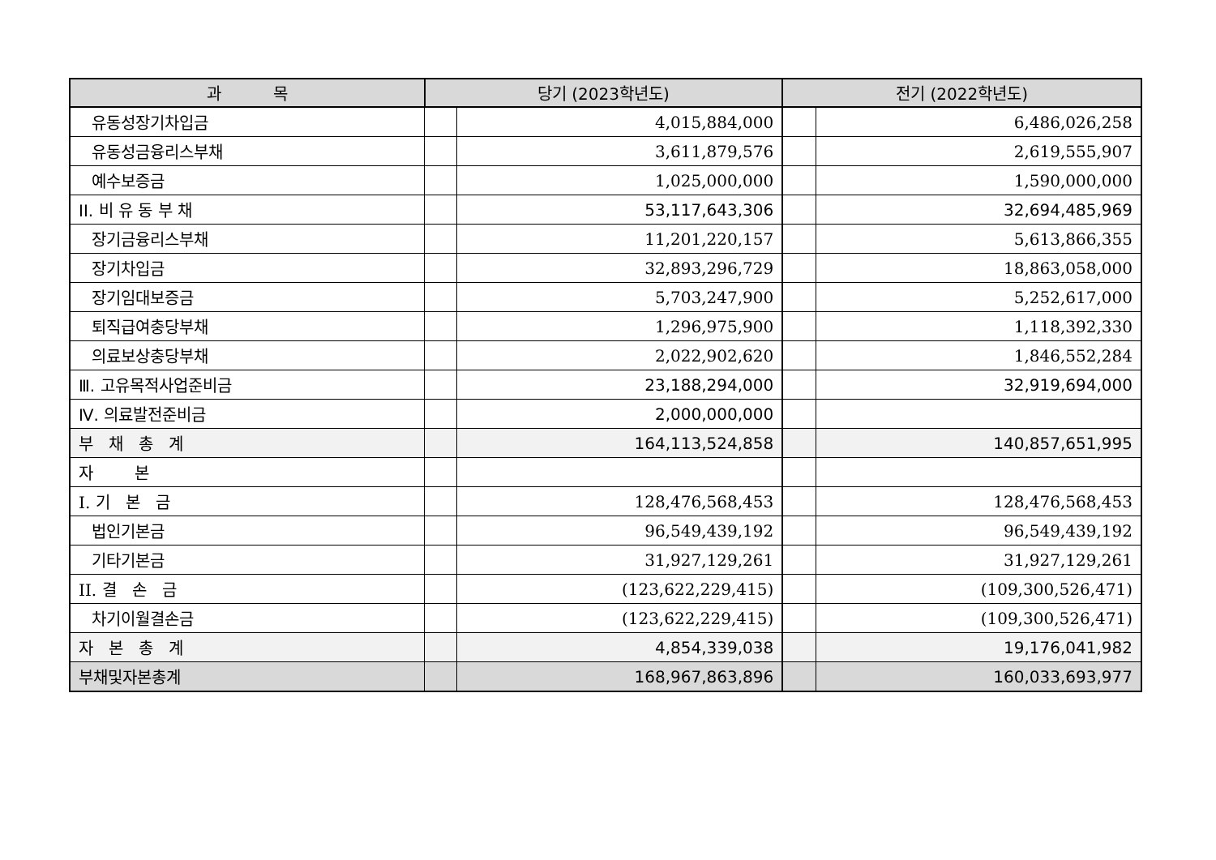| 과 목 | 당기 (2023학년도) | | 전기 (2022학년도) | |
| --- | --- | --- | --- | --- |
| 유동성장기차입금 | | 4,015,884,000 | | 6,486,026,258 |
| 유동성금융리스부채 | | 3,611,879,576 | | 2,619,555,907 |
| 예수보증금 | | 1,025,000,000 | | 1,590,000,000 |
| II. 비 유 동 부 채 | | 53,117,643,306 | | 32,694,485,969 |
| 장기금융리스부채 | | 11,201,220,157 | | 5,613,866,355 |
| 장기차입금 | | 32,893,296,729 | | 18,863,058,000 |
| 장기임대보증금 | | 5,703,247,900 | | 5,252,617,000 |
| 퇴직급여충당부채 | | 1,296,975,900 | | 1,118,392,330 |
| 의료보상충당부채 | | 2,022,902,620 | | 1,846,552,284 |
| Ⅲ. 고유목적사업준비금 | | 23,188,294,000 | | 32,919,694,000 |
| Ⅳ. 의료발전준비금 | | 2,000,000,000 | | |
| 부 채 총 계 | | 164,113,524,858 | | 140,857,651,995 |
| 자 본 | | | | |
| I. 기 본 금 | | 128,476,568,453 | | 128,476,568,453 |
| 법인기본금 | | 96,549,439,192 | | 96,549,439,192 |
| 기타기본금 | | 31,927,129,261 | | 31,927,129,261 |
| II. 결 손 금 | | (123,622,229,415) | | (109,300,526,471) |
| 차기이월결손금 | | (123,622,229,415) | | (109,300,526,471) |
| 자 본 총 계 | | 4,854,339,038 | | 19,176,041,982 |
| 부채및자본총계 | | 168,967,863,896 | | 160,033,693,977 |